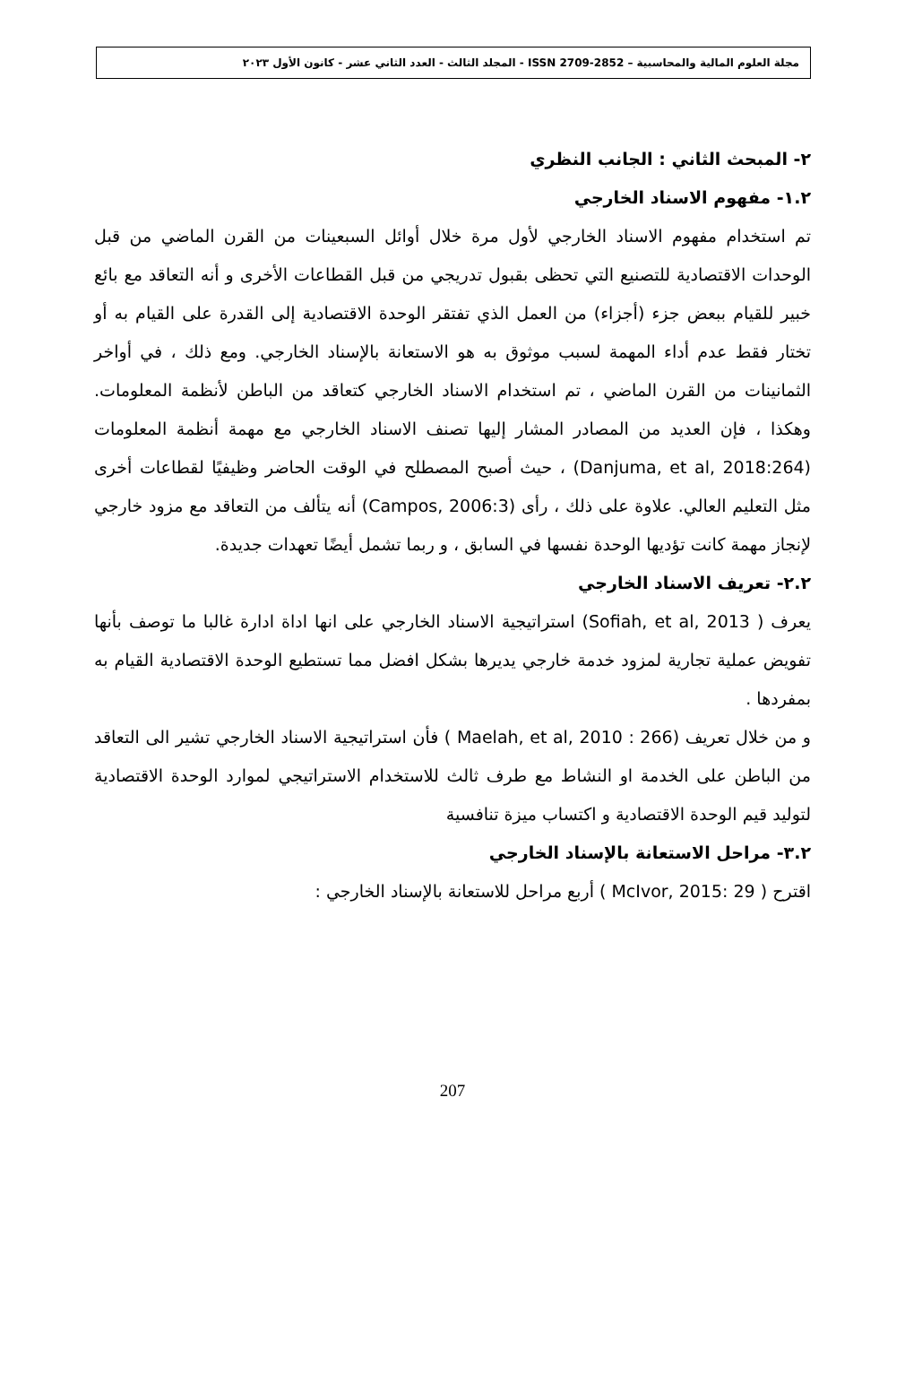مجلة العلوم المالية والمحاسبية – ISSN 2709-2852 - المجلد الثالث - العدد الثاني عشر - كانون الأول ٢٠٢٣
٢- المبحث الثاني : الجانب النظري
١.٢- مفهوم الاسناد الخارجي
تم استخدام مفهوم الاسناد الخارجي لأول مرة خلال أوائل السبعينات من القرن الماضي من قبل الوحدات الاقتصادية للتصنيع التي تحظى بقبول تدريجي من قبل القطاعات الأخرى و أنه التعاقد مع بائع خبير للقيام ببعض جزء (أجزاء) من العمل الذي تفتقر الوحدة الاقتصادية إلى القدرة على القيام به أو تختار فقط عدم أداء المهمة لسبب موثوق به هو الاستعانة بالإسناد الخارجي. ومع ذلك ، في أواخر الثمانينات من القرن الماضي ، تم استخدام الاسناد الخارجي كتعاقد من الباطن لأنظمة المعلومات. وهكذا ، فإن العديد من المصادر المشار إليها تصنف الاسناد الخارجي مع مهمة أنظمة المعلومات (Danjuma, et al, 2018:264) ، حيث أصبح المصطلح في الوقت الحاضر وظيفيًا لقطاعات أخرى مثل التعليم العالي. علاوة على ذلك ، رأى (Campos, 2006:3) أنه يتألف من التعاقد مع مزود خارجي لإنجاز مهمة كانت تؤديها الوحدة نفسها في السابق ، و ربما تشمل أيضًا تعهدات جديدة.
٢.٢- تعريف الاسناد الخارجي
يعرف ( Sofiah, et al, 2013) استراتيجية الاسناد الخارجي على انها اداة ادارة غالبا ما توصف بأنها تفويض عملية تجارية لمزود خدمة خارجي يديرها بشكل افضل مما تستطيع الوحدة الاقتصادية القيام به بمفردها .
و من خلال تعريف (Maelah, et al, 2010 : 266 ) فأن استراتيجية الاسناد الخارجي تشير الى التعاقد من الباطن على الخدمة او النشاط مع طرف ثالث للاستخدام الاستراتيجي لموارد الوحدة الاقتصادية لتوليد قيم الوحدة الاقتصادية و اكتساب ميزة تنافسية
٣.٢- مراحل الاستعانة بالإسناد الخارجي
اقترح ( McIvor, 2015: 29 ) أربع مراحل للاستعانة بالإسناد الخارجي :
207